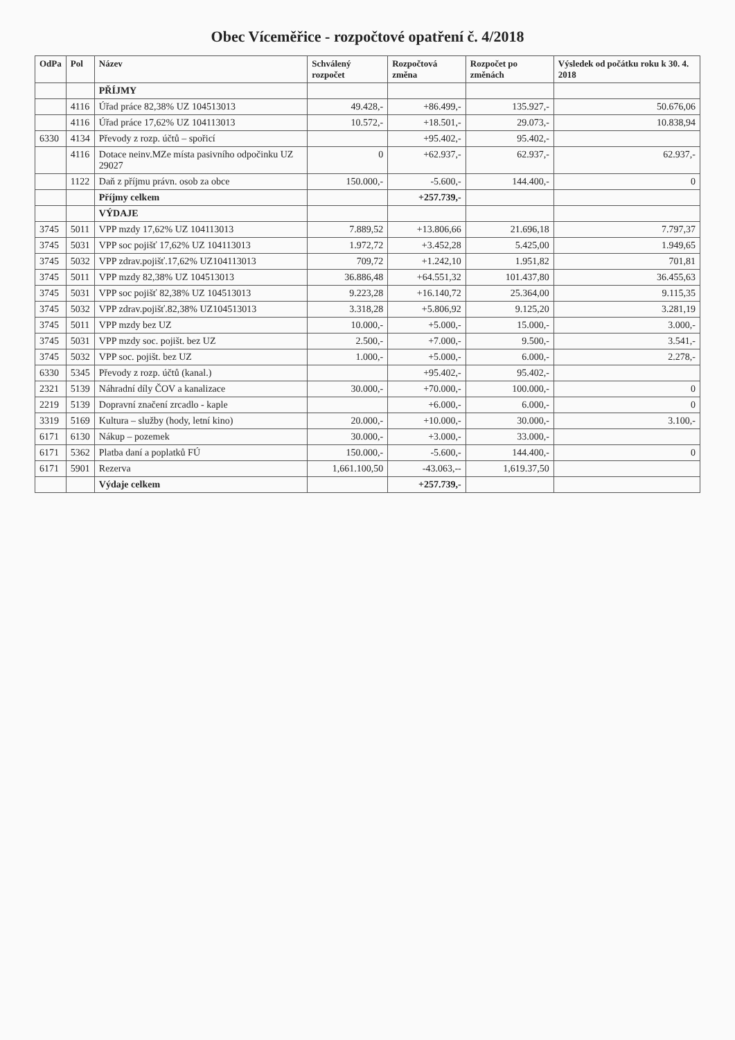Obec Víceměřice - rozpočtové opatření č. 4/2018
| OdPa | Pol | Název | Schválený rozpočet | Rozpočtová změna | Rozpočet po změnách | Výsledek od počátku roku k 30. 4. 2018 |
| --- | --- | --- | --- | --- | --- | --- |
| | | PŘÍJMY | | | | |
| | 4116 | Úřad práce 82,38% UZ 104513013 | 49.428,- | +86.499,- | 135.927,- | 50.676,06 |
| | 4116 | Úřad práce 17,62% UZ 104113013 | 10.572,- | +18.501,- | 29.073,- | 10.838,94 |
| 6330 | 4134 | Převody z rozp. účtů – spořicí | | +95.402,- | 95.402,- | |
| | 4116 | Dotace neinv.MZe místa pasivního odpočinku UZ 29027 | 0 | +62.937,- | 62.937,- | 62.937,- |
| | 1122 | Daň z příjmu právn. osob za obce | 150.000,- | -5.600,- | 144.400,- | 0 |
| | | Příjmy celkem | | +257.739,- | | |
| | | VÝDAJE | | | | |
| 3745 | 5011 | VPP mzdy 17,62% UZ 104113013 | 7.889,52 | +13.806,66 | 21.696,18 | 7.797,37 |
| 3745 | 5031 | VPP soc pojišť 17,62% UZ 104113013 | 1.972,72 | +3.452,28 | 5.425,00 | 1.949,65 |
| 3745 | 5032 | VPP zdrav.pojišť.17,62% UZ104113013 | 709,72 | +1.242,10 | 1.951,82 | 701,81 |
| 3745 | 5011 | VPP mzdy 82,38% UZ 104513013 | 36.886,48 | +64.551,32 | 101.437,80 | 36.455,63 |
| 3745 | 5031 | VPP soc pojišť 82,38% UZ 104513013 | 9.223,28 | +16.140,72 | 25.364,00 | 9.115,35 |
| 3745 | 5032 | VPP zdrav.pojišť.82,38% UZ104513013 | 3.318,28 | +5.806,92 | 9.125,20 | 3.281,19 |
| 3745 | 5011 | VPP mzdy bez UZ | 10.000,- | +5.000,- | 15.000,- | 3.000,- |
| 3745 | 5031 | VPP mzdy soc. pojišt. bez UZ | 2.500,- | +7.000,- | 9.500,- | 3.541,- |
| 3745 | 5032 | VPP soc. pojišt. bez UZ | 1.000,- | +5.000,- | 6.000,- | 2.278,- |
| 6330 | 5345 | Převody z rozp. účtů (kanal.) | | +95.402,- | 95.402,- | |
| 2321 | 5139 | Náhradní díly ČOV a kanalizace | 30.000,- | +70.000,- | 100.000,- | 0 |
| 2219 | 5139 | Dopravní značení zrcadlo - kaple | | +6.000,- | 6.000,- | 0 |
| 3319 | 5169 | Kultura – služby (hody, letní kino) | 20.000,- | +10.000,- | 30.000,- | 3.100,- |
| 6171 | 6130 | Nákup – pozemek | 30.000,- | +3.000,- | 33.000,- | |
| 6171 | 5362 | Platba daní a poplatků FÚ | 150.000,- | -5.600,- | 144.400,- | 0 |
| 6171 | 5901 | Rezerva | 1,661.100,50 | -43.063,-- | 1,619.37,50 | |
| | | Výdaje celkem | | +257.739,- | | |